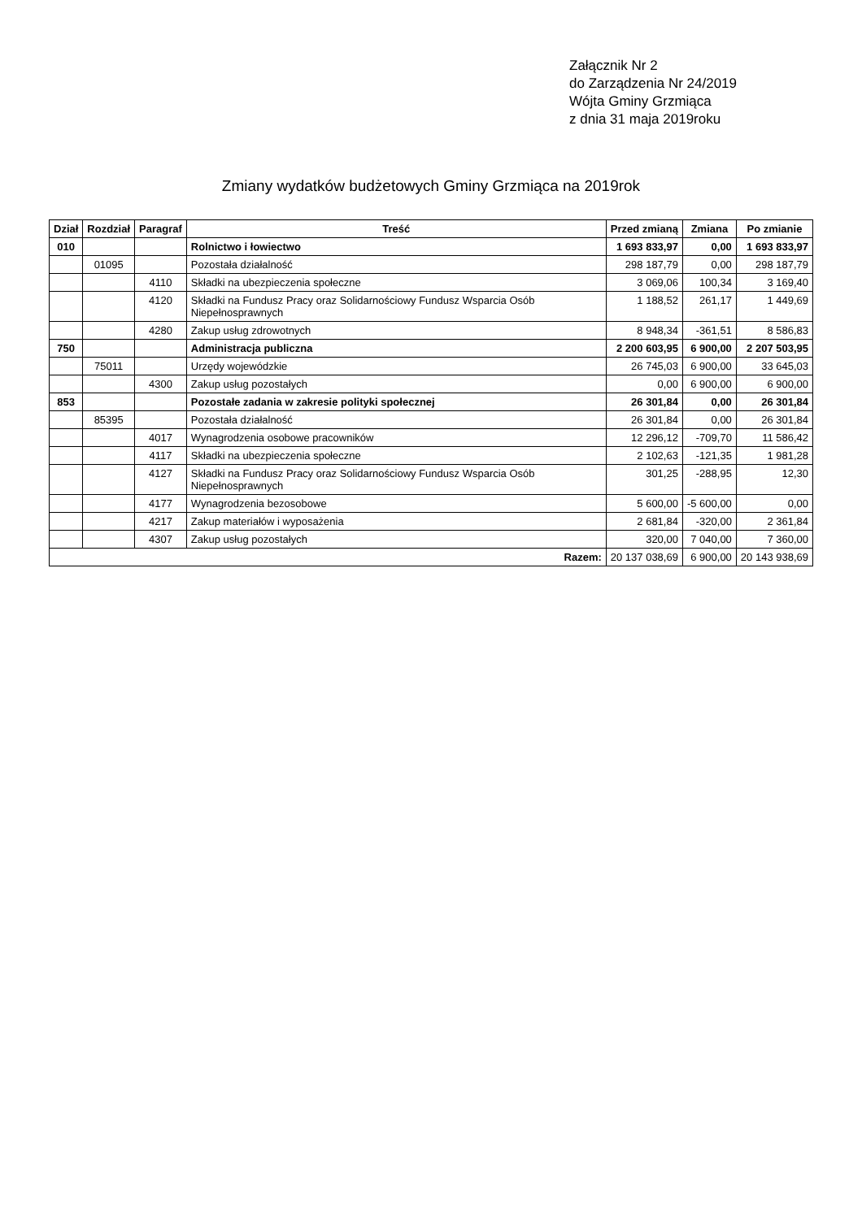Załącznik Nr 2
do Zarządzenia Nr 24/2019
Wójta Gminy Grzmiąca
z dnia 31 maja 2019roku
Zmiany wydatków budżetowych Gminy Grzmiąca na 2019rok
| Dział | Rozdział | Paragraf | Treść | Przed zmianą | Zmiana | Po zmianie |
| --- | --- | --- | --- | --- | --- | --- |
| 010 | | | Rolnictwo i łowiectwo | 1 693 833,97 | 0,00 | 1 693 833,97 |
| | 01095 | | Pozostała działalność | 298 187,79 | 0,00 | 298 187,79 |
| | | 4110 | Składki na ubezpieczenia społeczne | 3 069,06 | 100,34 | 3 169,40 |
| | | 4120 | Składki na Fundusz Pracy oraz Solidarnościowy Fundusz Wsparcia Osób Niepełnosprawnych | 1 188,52 | 261,17 | 1 449,69 |
| | | 4280 | Zakup usług zdrowotnych | 8 948,34 | -361,51 | 8 586,83 |
| 750 | | | Administracja publiczna | 2 200 603,95 | 6 900,00 | 2 207 503,95 |
| | 75011 | | Urzędy wojewódzkie | 26 745,03 | 6 900,00 | 33 645,03 |
| | | 4300 | Zakup usług pozostałych | 0,00 | 6 900,00 | 6 900,00 |
| 853 | | | Pozostałe zadania w zakresie polityki społecznej | 26 301,84 | 0,00 | 26 301,84 |
| | 85395 | | Pozostała działalność | 26 301,84 | 0,00 | 26 301,84 |
| | | 4017 | Wynagrodzenia osobowe pracowników | 12 296,12 | -709,70 | 11 586,42 |
| | | 4117 | Składki na ubezpieczenia społeczne | 2 102,63 | -121,35 | 1 981,28 |
| | | 4127 | Składki na Fundusz Pracy oraz Solidarnościowy Fundusz Wsparcia Osób Niepełnosprawnych | 301,25 | -288,95 | 12,30 |
| | | 4177 | Wynagrodzenia bezosobowe | 5 600,00 | -5 600,00 | 0,00 |
| | | 4217 | Zakup materiałów i wyposażenia | 2 681,84 | -320,00 | 2 361,84 |
| | | 4307 | Zakup usług pozostałych | 320,00 | 7 040,00 | 7 360,00 |
| Razem: | | | | 20 137 038,69 | 6 900,00 | 20 143 938,69 |